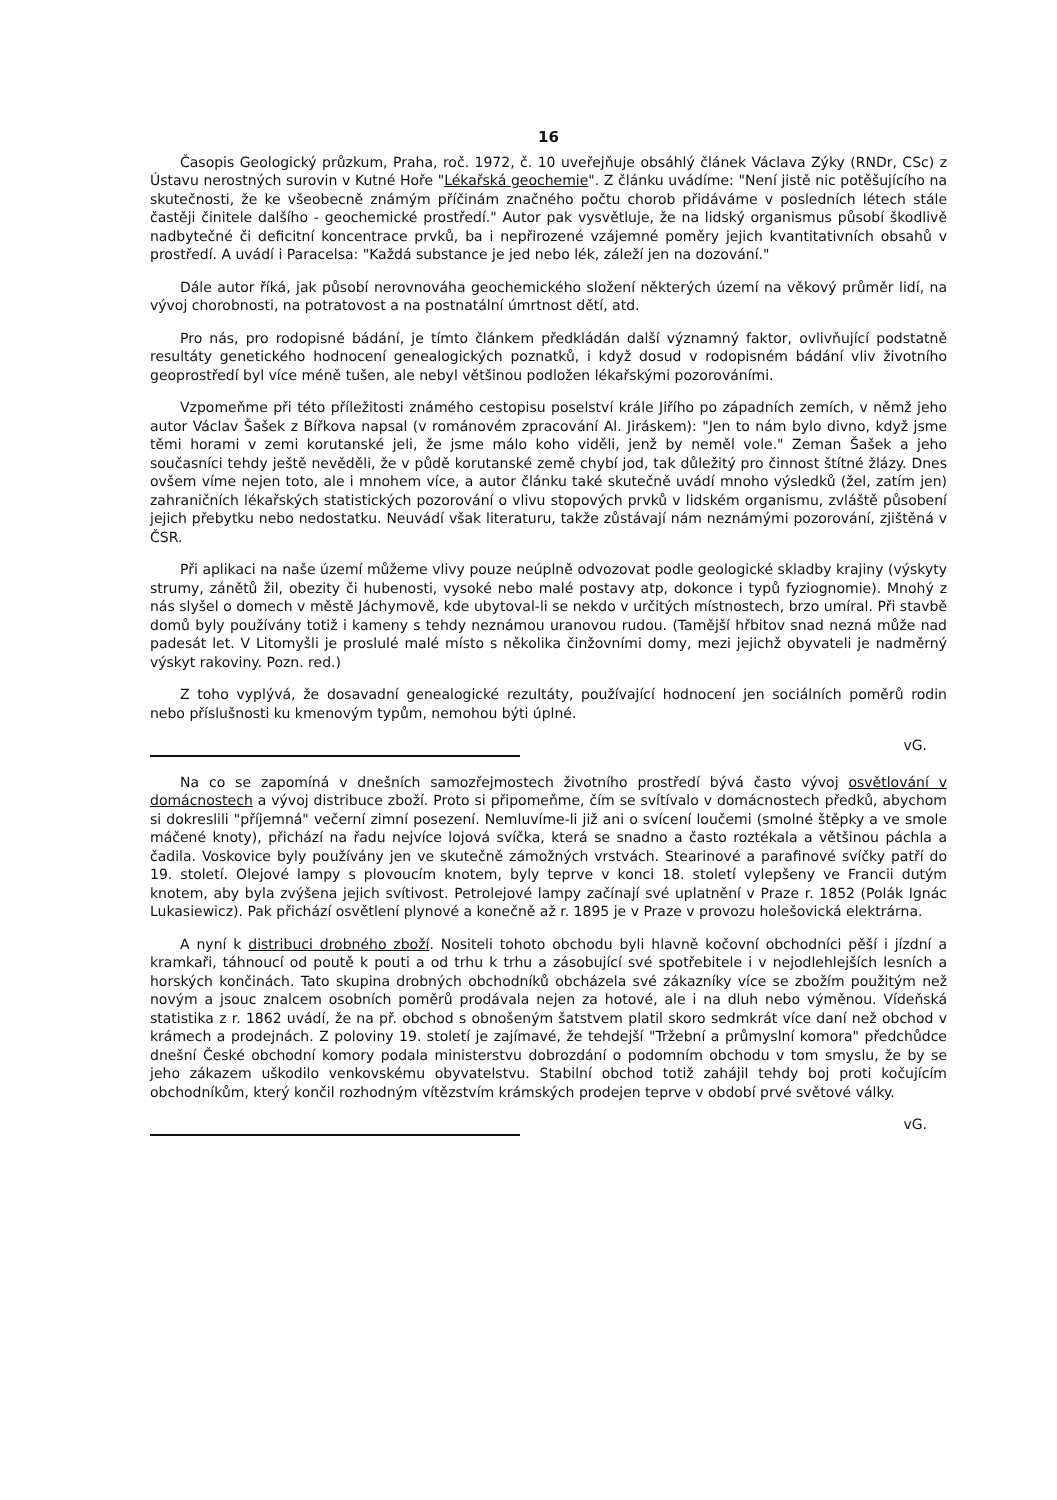16
Časopis Geologický průzkum, Praha, roč. 1972, č. 10 uveřejňuje obsáhlý článek Václava Zýky (RNDr, CSc) z Ústavu nerostných surovin v Kutné Hoře "Lékařská geochemie". Z článku uvádíme: "Není jistě nic potěšujícího na skutečnosti, že ke všeobecně známým příčinám značného počtu chorob přidáváme v posledních létech stále častěji činitele dalšího - geochemické prostředí." Autor pak vysvětluje, že na lidský organismus působí škodlivě nadbytečné či deficitní koncentrace prvků, ba i nepřirozené vzájemné poměry jejich kvantitativních obsahů v prostředí. A uvádí i Paracelsa: "Každá substance je jed nebo lék, záleží jen na dozování."
Dále autor říká, jak působí nerovnováha geochemického složení některých území na věkový průměr lidí, na vývoj chorobnosti, na potratovost a na postnatální úmrtnost dětí, atd.
Pro nás, pro rodopisné bádání, je tímto článkem předkládán další významný faktor, ovlivňující podstatně resultáty genetického hodnocení genealogických poznatků, i když dosud v rodopisném bádání vliv životního geoprostředí byl více méně tušen, ale nebyl většinou podložen lékařskými pozorováními.
Vzpomeňme při této příležitosti známého cestopisu poselství krále Jiřího po západních zemích, v němž jeho autor Václav Šašek z Bířkova napsal (v románovém zpracování Al. Jiráskem): "Jen to nám bylo divno, když jsme těmi horami v zemi korutanské jeli, že jsme málo koho viděli, jenž by neměl vole." Zeman Šašek a jeho současníci tehdy ještě nevěděli, že v půdě korutanské země chybí jod, tak důležitý pro činnost štítné žlázy. Dnes ovšem víme nejen toto, ale i mnohem více, a autor článku také skutečně uvádí mnoho výsledků (žel, zatím jen) zahraničních lékařských statistických pozorování o vlivu stopových prvků v lidském organismu, zvláště působení jejich přebytku nebo nedostatku. Neuvádí však literaturu, takže zůstávají nám neznámými pozorování, zjištěná v ČSR.
Při aplikaci na naše území můžeme vlivy pouze neúplně odvozovat podle geologické skladby krajiny (výskyty strumy, zánětů žil, obezity či hubenosti, vysoké nebo malé postavy atp, dokonce i typů fyziognomie). Mnohý z nás slyšel o domech v městě Jáchymově, kde ubytoval-li se nekdo v určitých místnostech, brzo umíral. Při stavbě domů byly používány totiž i kameny s tehdy neznámou uranovou rudou. (Tamější hřbitov snad nezná může nad padesát let. V Litomyšli je proslulé malé místo s několika činžovními domy, mezi jejichž obyvateli je nadměrný výskyt rakoviny. Pozn. red.)
Z toho vyplývá, že dosavadní genealogické rezultáty, používající hodnocení jen sociálních poměrů rodin nebo příslušnosti ku kmenovým typům, nemohou býti úplné.
vG.
Na co se zapomíná v dnešních samozřejmostech životního prostředí bývá často vývoj osvětlování v domácnostech a vývoj distribuce zboží. Proto si připomeňme, čím se svítívalo v domácnostech předků, abychom si dokreslili "příjemná" večerní zimní posezení. Nemluvíme-li již ani o svícení loučemi (smolné štěpky a ve smole máčené knoty), přichází na řadu nejvíce lojová svíčka, která se snadno a často roztékala a většinou páchla a čadila. Voskovice byly používány jen ve skutečně zámožných vrstvách. Stearinové a parafinové svíčky patří do 19. století. Olejové lampy s plovoucím knotem, byly teprve v konci 18. století vylepšeny ve Francii dutým knotem, aby byla zvýšena jejich svítivost. Petrolejové lampy začínají své uplatnění v Praze r. 1852 (Polák Ignác Lukasiewicz). Pak přichází osvětlení plynové a konečně až r. 1895 je v Praze v provozu holešovická elektrárna.
A nyní k distribuci drobného zboží. Nositeli tohoto obchodu byli hlavně kočovní obchodníci pěší i jízdní a kramkaři, táhnoucí od poutě k pouti a od trhu k trhu a zásobující své spotřebitele i v nejodlehlejších lesních a horských končinách. Tato skupina drobných obchodníků obcházela své zákazníky více se zbožím použitým než novým a jsouc znalcem osobních poměrů prodávala nejen za hotové, ale i na dluh nebo výměnou. Vídeňská statistika z r. 1862 uvádí, že na př. obchod s obnošeným šatstvem platil skoro sedmkrát více daní než obchod v krámech a prodejnách. Z poloviny 19. století je zajímavé, že tehdejší "Tržební a průmyslní komora" předchůdce dnešní České obchodní komory podala ministerstvu dobrozdání o podomním obchodu v tom smyslu, že by se jeho zákazem uškodilo venkovskému obyvatelstvu. Stabilní obchod totiž zahájil tehdy boj proti kočujícím obchodníkům, který končil rozhodným vítězstvím krámských prodejen teprve v období prvé světové války.
vG.